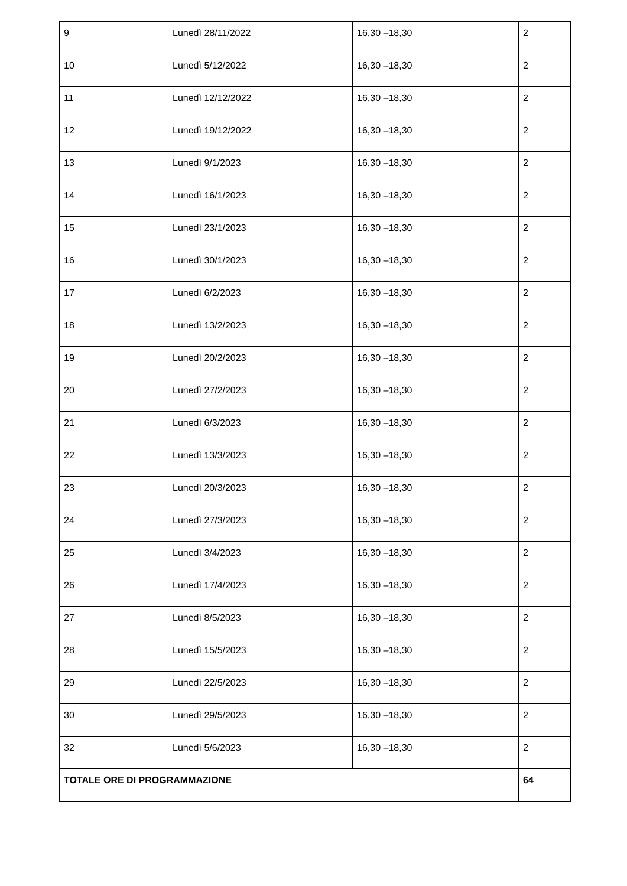| 9 | Lunedì 28/11/2022 | 16,30 –18,30 | 2 |
| 10 | Lunedì 5/12/2022 | 16,30 –18,30 | 2 |
| 11 | Lunedì 12/12/2022 | 16,30 –18,30 | 2 |
| 12 | Lunedì 19/12/2022 | 16,30 –18,30 | 2 |
| 13 | Lunedì 9/1/2023 | 16,30 –18,30 | 2 |
| 14 | Lunedì 16/1/2023 | 16,30 –18,30 | 2 |
| 15 | Lunedì 23/1/2023 | 16,30 –18,30 | 2 |
| 16 | Lunedì 30/1/2023 | 16,30 –18,30 | 2 |
| 17 | Lunedì 6/2/2023 | 16,30 –18,30 | 2 |
| 18 | Lunedì 13/2/2023 | 16,30 –18,30 | 2 |
| 19 | Lunedì 20/2/2023 | 16,30 –18,30 | 2 |
| 20 | Lunedì 27/2/2023 | 16,30 –18,30 | 2 |
| 21 | Lunedì 6/3/2023 | 16,30 –18,30 | 2 |
| 22 | Lunedì 13/3/2023 | 16,30 –18,30 | 2 |
| 23 | Lunedì 20/3/2023 | 16,30 –18,30 | 2 |
| 24 | Lunedì 27/3/2023 | 16,30 –18,30 | 2 |
| 25 | Lunedì 3/4/2023 | 16,30 –18,30 | 2 |
| 26 | Lunedì 17/4/2023 | 16,30 –18,30 | 2 |
| 27 | Lunedì 8/5/2023 | 16,30 –18,30 | 2 |
| 28 | Lunedì 15/5/2023 | 16,30 –18,30 | 2 |
| 29 | Lunedì 22/5/2023 | 16,30 –18,30 | 2 |
| 30 | Lunedì 29/5/2023 | 16,30 –18,30 | 2 |
| 32 | Lunedì 5/6/2023 | 16,30 –18,30 | 2 |
| TOTALE ORE DI PROGRAMMAZIONE | | | 64 |